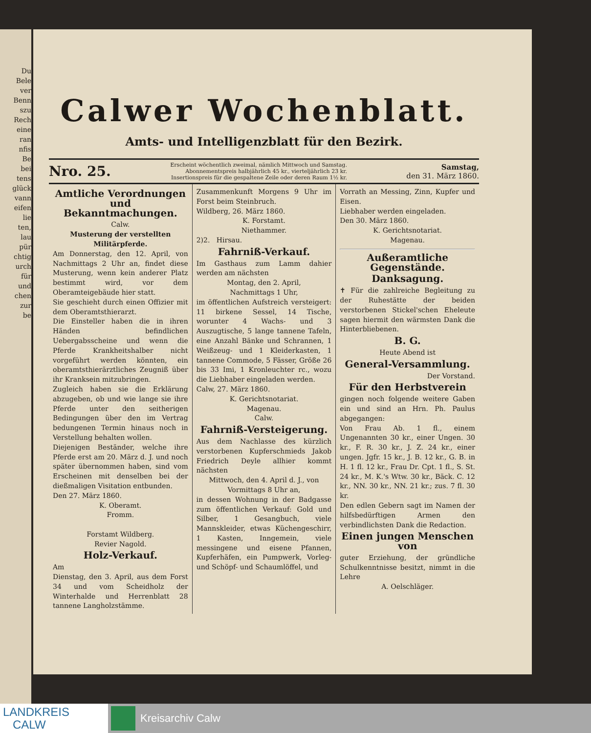Du
Bele
ver
Benn
szu
Rech
eine
ran
nfis
Be
bei
tens
glück
vann
eifen
lie
ten,
lau
pür
chtig
urch
für
und
chen
zur
be
Calwer Wochenblatt.
Amts- und Intelligenzblatt für den Bezirk.
Nro. 25.
Erscheint wöchentlich zweimal, nämlich Mittwoch und Samstag.
Abonnementspreis halbjährlich 45 kr., vierteljährlich 23 kr.
Insertionspreis für die gespaltene Zeile oder deren Raum 1½ kr.
Samstag,
den 31. März 1860.
Amtliche Verordnungen und Bekanntmachungen.
Calw.
Musterung der verstellten Militärpferde.
Am Donnerstag, den 12. April, von Nachmittags 2 Uhr an, findet diese Musterung, wenn kein anderer Platz bestimmt wird, vor dem Oberamteigebäude hier statt.
Sie geschieht durch einen Offizier mit dem Oberamtsthierarzt.
Die Einsteller haben die in ihren Händen befindlichen Uebergabsscheine und wenn die Pferde Krankheitshalber nicht vorgeführt werden könnten, ein oberamtsthierärztliches Zeugniß über ihr Kranksein mitzubringen.
Zugleich haben sie die Erklärung abzugeben, ob und wie lange sie ihre Pferde unter den seitherigen Bedingungen über den im Vertrag bedungenen Termin hinaus noch in Verstellung behalten wollen.
Diejenigen Beständer, welche ihre Pferde erst am 20. März d. J. und noch später übernommen haben, sind vom Erscheinen mit denselben bei der dießmaligen Visitation entbunden.
Den 27. März 1860.
K. Oberamt.
Fromm.
Forstamt Wildberg.
Revier Nagold.
Holz-Verkauf.
Am
Dienstag, den 3. April, aus dem Forst 34 und vom Scheidholz der Winterhalde und Herrenblatt 28 tannene Langholzstämme.
Zusammenkunft Morgens 9 Uhr im Forst beim Steinbruch.
Wildberg, 26. März 1860.
K. Forstamt.
Niethammer.
2)2. Hirsau.
Fahrniß-Verkauf.
Im Gasthaus zum Lamm dahier werden am nächsten
Montag, den 2. April,
Nachmittags 1 Uhr,
im öffentlichen Aufstreich versteigert: 11 birkene Sessel, 14 Tische, worunter 4 Wachs- und 3 Auszugtische, 5 lange tannene Tafeln, eine Anzahl Bänke und Schrannen, 1 Weißzeug- und 1 Kleiderkasten, 1 tannene Commode, 5 Fässer, Größe 26 bis 33 Imi, 1 Kronleuchter rc., wozu die Liebhaber eingeladen werden.
Calw, 27. März 1860.
K. Gerichtsnotariat.
Magenau.
Calw.
Fahrniß-Versteigerung.
Aus dem Nachlasse des kürzlich verstorbenen Kupferschmieds Jakob Friedrich Deyle allhier kommt nächsten
Mittwoch, den 4. April d. J., von Vormittags 8 Uhr an,
in dessen Wohnung in der Badgasse zum öffentlichen Verkauf: Gold und Silber, 1 Gesangbuch, viele Mannskleider, etwas Küchengeschirr, 1 Kasten, Inngemein, viele messingene und eisene Pfannen, Kupferhäfen, ein Pumpwerk, Vorleg- und Schöpf- und Schaumlöffel, und
Vorrath an Messing, Zinn, Kupfer und Eisen.
Liebhaber werden eingeladen.
Den 30. März 1860.
K. Gerichtsnotariat.
Magenau.
Außeramtliche Gegenstände.
Danksagung.
✝ Für die zahlreiche Begleitung zu der Ruhestätte der beiden verstorbenen Stickel'schen Eheleute sagen hiermit den wärmsten Dank die Hinterbliebenen.
B. G.
Heute Abend ist
General-Versammlung.
Der Vorstand.
Für den Herbstverein
gingen noch folgende weitere Gaben ein und sind an Hrn. Ph. Paulus abgegangen:
Von Frau Ab. 1 fl., einem Ungenannten 30 kr., einer Ungen. 30 kr., F. R. 30 kr., J. Z. 24 kr., einer ungen. Jgfr. 15 kr., J. B. 12 kr., G. B. in H. 1 fl. 12 kr., Frau Dr. Cpt. 1 fl., S. St. 24 kr., M. K.'s Wtw. 30 kr., Bäck. C. 12 kr., NN. 30 kr., NN. 21 kr.; zus. 7 fl. 30 kr.
Den edlen Gebern sagt im Namen der hilfsbedürftigen Armen den verbindlichsten Dank die Redaction.
Einen jungen Menschen von
guter Erziehung, der gründliche Schulkenntnisse besitzt, nimmt in die Lehre
A. Oelschläger.
LANDKREIS
CALW
Kreisarchiv Calw